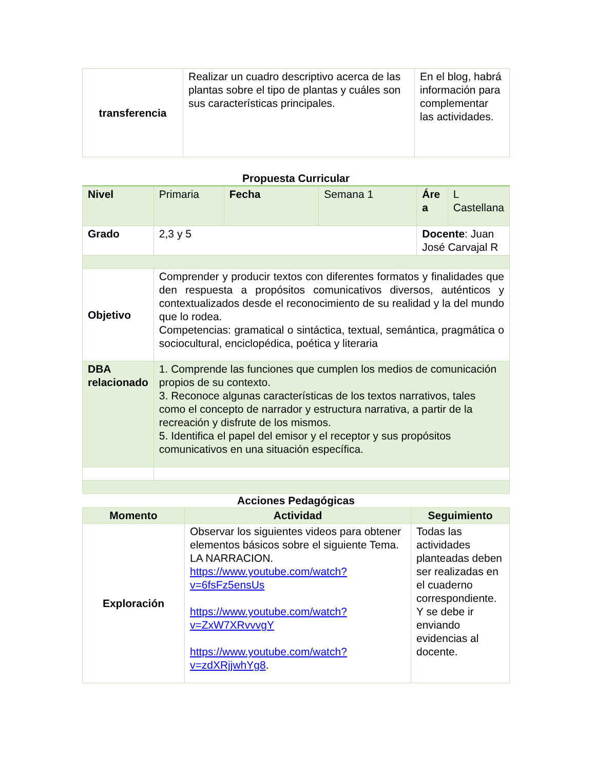| transferencia | Realizar un cuadro descriptivo acerca de las plantas sobre el tipo de plantas y cuáles son sus características principales. | En el blog, habrá información para complementar las actividades. |
Propuesta Curricular
| Nivel | Primaria | Fecha | Semana 1 | Áre a | L Castellana |
| Grado | 2,3 y 5 | | | Docente : Juan José Carvajal R | |
| Objetivo | Comprender y producir textos con diferentes formatos y finalidades que den respuesta a propósitos comunicativos diversos, auténticos y contextualizados desde el reconocimiento de su realidad y la del mundo que lo rodea. Competencias: gramatical o sintáctica, textual, semántica, pragmática o sociocultural, enciclopédica, poética y literaria | | | | |
| DBA relacionado | 1. Comprende las funciones que cumplen los medios de comunicación propios de su contexto. 3. Reconoce algunas características de los textos narrativos, tales como el concepto de narrador y estructura narrativa, a partir de la recreación y disfrute de los mismos. 5. Identifica el papel del emisor y el receptor y sus propósitos comunicativos en una situación específica. | | | | |
Acciones Pedagógicas
| Momento | Actividad | Seguimiento |
| --- | --- | --- |
| Exploración | Observar los siguientes videos para obtener elementos básicos sobre el siguiente Tema. LA NARRACION. https://www.youtube.com/watch?v=6fsFz5ensUs https://www.youtube.com/watch?v=ZxW7XRvvvgY https://www.youtube.com/watch?v=zdXRjjwhYg8 . | Todas las actividades planteadas deben ser realizadas en el cuaderno correspondiente. Y se debe ir enviando evidencias al docente. |